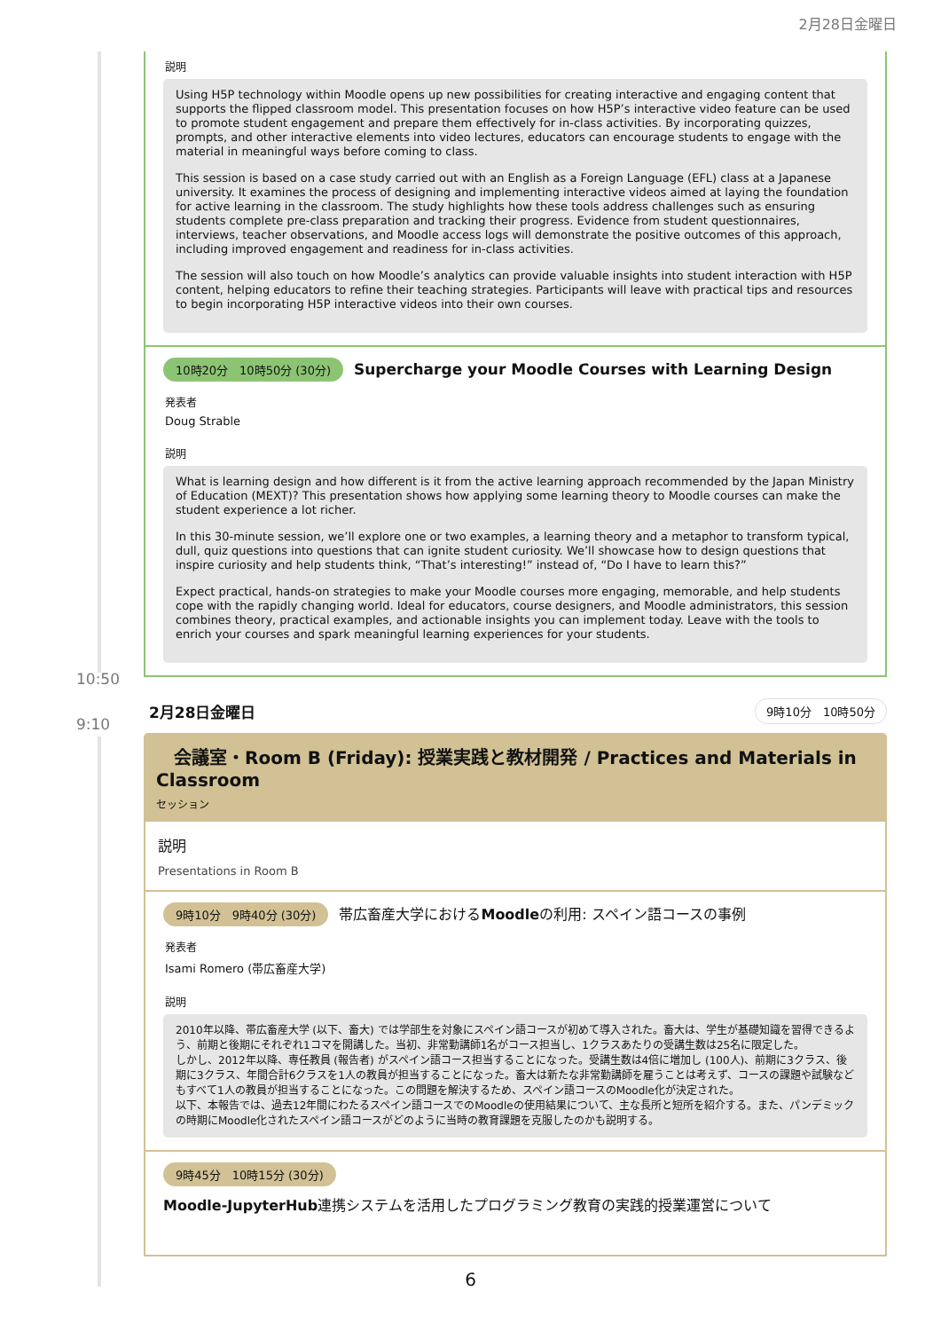2月28日金曜日
説明
Using H5P technology within Moodle opens up new possibilities for creating interactive and engaging content that supports the flipped classroom model. This presentation focuses on how H5P’s interactive video feature can be used to promote student engagement and prepare them effectively for in-class activities. By incorporating quizzes, prompts, and other interactive elements into video lectures, educators can encourage students to engage with the material in meaningful ways before coming to class.
This session is based on a case study carried out with an English as a Foreign Language (EFL) class at a Japanese university. It examines the process of designing and implementing interactive videos aimed at laying the foundation for active learning in the classroom. The study highlights how these tools address challenges such as ensuring students complete pre-class preparation and tracking their progress. Evidence from student questionnaires, interviews, teacher observations, and Moodle access logs will demonstrate the positive outcomes of this approach, including improved engagement and readiness for in-class activities.
The session will also touch on how Moodle’s analytics can provide valuable insights into student interaction with H5P content, helping educators to refine their teaching strategies. Participants will leave with practical tips and resources to begin incorporating H5P interactive videos into their own courses.
10時20分　10時50分 (30分)
Supercharge your Moodle Courses with Learning Design
発表者
Doug Strable
説明
What is learning design and how different is it from the active learning approach recommended by the Japan Ministry of Education (MEXT)? This presentation shows how applying some learning theory to Moodle courses can make the student experience a lot richer.
In this 30-minute session, we’ll explore one or two examples, a learning theory and a metaphor to transform typical, dull, quiz questions into questions that can ignite student curiosity. We’ll showcase how to design questions that inspire curiosity and help students think, “That’s interesting!” instead of, “Do I have to learn this?”
Expect practical, hands-on strategies to make your Moodle courses more engaging, memorable, and help students cope with the rapidly changing world. Ideal for educators, course designers, and Moodle administrators, this session combines theory, practical examples, and actionable insights you can implement today. Leave with the tools to enrich your courses and spark meaningful learning experiences for your students.
10:50
9:10
2月28日金曜日 9時10分　10時50分
　会議室・Room B (Friday): 授業実践と教材開発 / Practices and Materials in Classroom
セッション
説明
Presentations in Room B
9時10分　9時40分 (30分) 帯広畜産大学におけるMoodleの利用: スペイン語コースの事例
発表者
Isami Romero (帯広畜産大学)
説明
2010年以降、帯広畜産大学 (以下、畜大) では学部生を対象にスペイン語コースが初めて導入された。畜大は、学生が基礎知識を習得できるよう、前期と後期にそれぞれ1コマを開講した。当初、非常勤講師1名がコース担当し、1クラスあたりの受講生数は25名に限定した。
しかし、2012年以降、専任教員 (報告者) がスペイン語コース担当することになった。受講生数は4倍に増加し (100人)、前期に3クラス、後期に3クラス、年間合計6クラスを1人の教員が担当することになった。畜大は新たな非常勤講師を雇うことは考えず、コースの課題や試験などもすべて1人の教員が担当することになった。この問題を解決するため、スペイン語コースのMoodle化が決定された。
以下、本報告では、過去12年間にわたるスペイン語コースでのMoodleの使用結果について、主な長所と短所を紹介する。また、パンデミックの時期にMoodle化されたスペイン語コースがどのように当時の教育課題を克服したのかも説明する。
9時45分　10時15分 (30分)
Moodle-JupyterHub連携システムを活用したプログラミング教育の実践的授業運営について
6